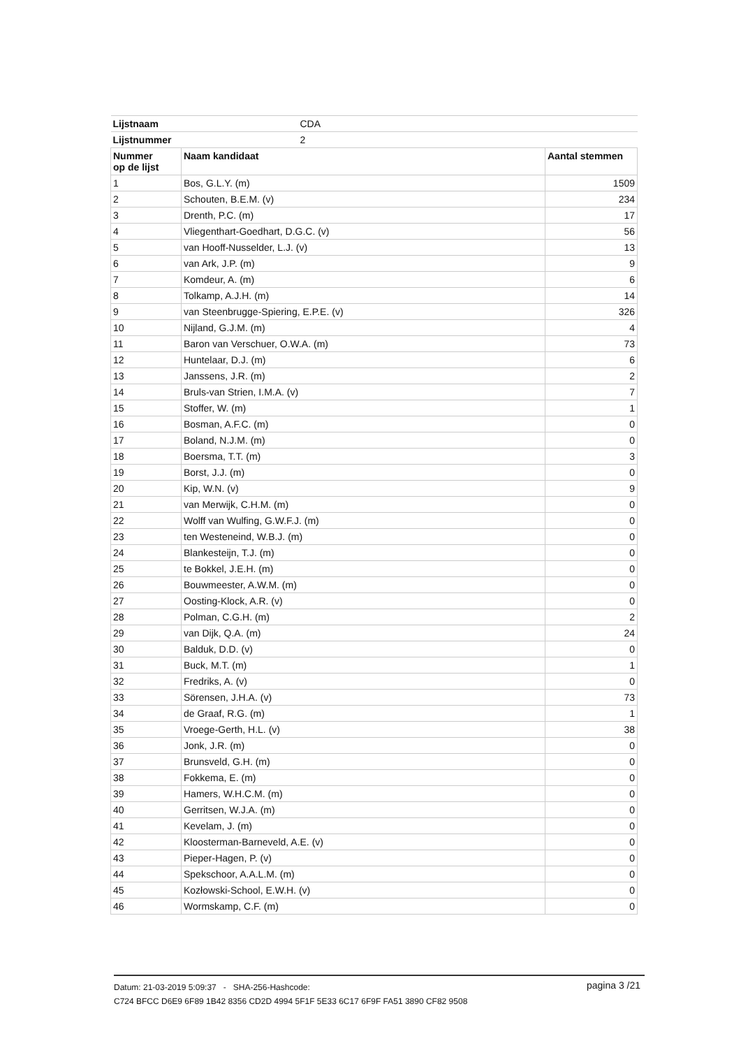| Lijstnaam | CDA | |
| Lijstnummer | 2 | |
| Nummer op de lijst | Naam kandidaat | Aantal stemmen |
| 1 | Bos, G.L.Y. (m) | 1509 |
| 2 | Schouten, B.E.M. (v) | 234 |
| 3 | Drenth, P.C. (m) | 17 |
| 4 | Vliegenthart-Goedhart, D.G.C. (v) | 56 |
| 5 | van Hooff-Nusselder, L.J. (v) | 13 |
| 6 | van Ark, J.P. (m) | 9 |
| 7 | Komdeur, A. (m) | 6 |
| 8 | Tolkamp, A.J.H. (m) | 14 |
| 9 | van Steenbrugge-Spiering, E.P.E. (v) | 326 |
| 10 | Nijland, G.J.M. (m) | 4 |
| 11 | Baron van Verschuer, O.W.A. (m) | 73 |
| 12 | Huntelaar, D.J. (m) | 6 |
| 13 | Janssens, J.R. (m) | 2 |
| 14 | Bruls-van Strien, I.M.A. (v) | 7 |
| 15 | Stoffer, W. (m) | 1 |
| 16 | Bosman, A.F.C. (m) | 0 |
| 17 | Boland, N.J.M. (m) | 0 |
| 18 | Boersma, T.T. (m) | 3 |
| 19 | Borst, J.J. (m) | 0 |
| 20 | Kip, W.N. (v) | 9 |
| 21 | van Merwijk, C.H.M. (m) | 0 |
| 22 | Wolff van Wulfing, G.W.F.J. (m) | 0 |
| 23 | ten Westeneind, W.B.J. (m) | 0 |
| 24 | Blankesteijn, T.J. (m) | 0 |
| 25 | te Bokkel, J.E.H. (m) | 0 |
| 26 | Bouwmeester, A.W.M. (m) | 0 |
| 27 | Oosting-Klock, A.R. (v) | 0 |
| 28 | Polman, C.G.H. (m) | 2 |
| 29 | van Dijk, Q.A. (m) | 24 |
| 30 | Balduk, D.D. (v) | 0 |
| 31 | Buck, M.T. (m) | 1 |
| 32 | Fredriks, A. (v) | 0 |
| 33 | Sörensen, J.H.A. (v) | 73 |
| 34 | de Graaf, R.G. (m) | 1 |
| 35 | Vroege-Gerth, H.L. (v) | 38 |
| 36 | Jonk, J.R. (m) | 0 |
| 37 | Brunsveld, G.H. (m) | 0 |
| 38 | Fokkema, E. (m) | 0 |
| 39 | Hamers, W.H.C.M. (m) | 0 |
| 40 | Gerritsen, W.J.A. (m) | 0 |
| 41 | Kevelam, J. (m) | 0 |
| 42 | Kloosterman-Barneveld, A.E. (v) | 0 |
| 43 | Pieper-Hagen, P. (v) | 0 |
| 44 | Spekschoor, A.A.L.M. (m) | 0 |
| 45 | Kozłowski-School, E.W.H. (v) | 0 |
| 46 | Wormskamp, C.F. (m) | 0 |
Datum: 21-03-2019 5:09:37 - SHA-256-Hashcode:
C724 BFCC D6E9 6F89 1B42 8356 CD2D 4994 5F1F 5E33 6C17 6F9F FA51 3890 CF82 9508
pagina 3 /21